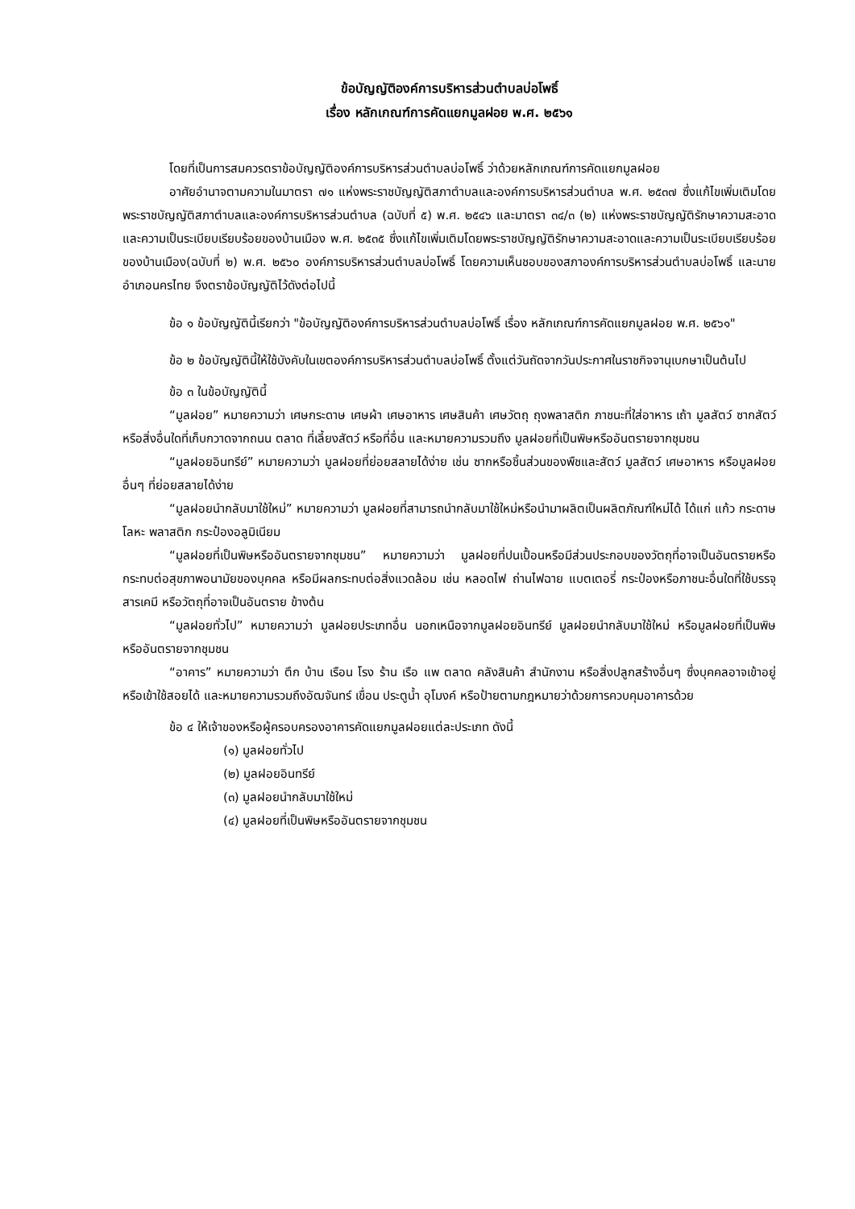ข้อบัญญัติองค์การบริหารส่วนตำบลบ่อโพธิ์
เรื่อง หลักเกณฑ์การคัดแยกมูลฝอย พ.ศ. ๒๕๖๑
โดยที่เป็นการสมควรตราข้อบัญญัติองค์การบริหารส่วนตำบลบ่อโพธิ์ ว่าด้วยหลักเกณฑ์การคัดแยกมูลฝอย
อาศัยอำนาจตามความในมาตรา ๗๑ แห่งพระราชบัญญัติสภาตำบลและองค์การบริหารส่วนตำบล พ.ศ. ๒๕๓๗ ซึ่งแก้ไขเพิ่มเติมโดยพระราชบัญญัติสภาตำบลและองค์การบริหารส่วนตำบล (ฉบับที่ ๕) พ.ศ. ๒๕๔๖ และมาตรา ๓๔/๓ (๒) แห่งพระราชบัญญัติรักษาความสะอาดและความเป็นระเบียบเรียบร้อยของบ้านเมือง พ.ศ. ๒๕๓๕ ซึ่งแก้ไขเพิ่มเติมโดยพระราชบัญญัติรักษาความสะอาดและความเป็นระเบียบเรียบร้อยของบ้านเมือง(ฉบับที่ ๒) พ.ศ. ๒๕๖๐ องค์การบริหารส่วนตำบลบ่อโพธิ์ โดยความเห็นชอบของสภาองค์การบริหารส่วนตำบลบ่อโพธิ์ และนายอำเภอนครไทย จึงตราข้อบัญญัติไว้ดังต่อไปนี้
ข้อ ๑ ข้อบัญญัตินี้เรียกว่า "ข้อบัญญัติองค์การบริหารส่วนตำบลบ่อโพธิ์ เรื่อง หลักเกณฑ์การคัดแยกมูลฝอย พ.ศ. ๒๕๖๑"
ข้อ ๒ ข้อบัญญัตินี้ให้ใช้บังคับในเขตองค์การบริหารส่วนตำบลบ่อโพธิ์ ตั้งแต่วันถัดจากวันประกาศในราชกิจจานุเบกษาเป็นต้นไป
ข้อ ๓ ในข้อบัญญัตินี้
“มูลฝอย” หมายความว่า เศษกระดาษ เศษผ้า เศษอาหาร เศษสินค้า เศษวัตถุ ถุงพลาสติก ภาชนะที่ใส่อาหาร เถ้า มูลสัตว์ ซากสัตว์ หรือสิ่งอื่นใดที่เก็บกวาดจากถนน ตลาด ที่เลี้ยงสัตว์ หรือที่อื่น และหมายความรวมถึง มูลฝอยที่เป็นพิษหรืออันตรายจากชุมชน
“มูลฝอยอินทรีย์” หมายความว่า มูลฝอยที่ย่อยสลายได้ง่าย เช่น ซากหรือชิ้นส่วนของพืชและสัตว์ มูลสัตว์ เศษอาหาร หรือมูลฝอยอื่นๆ ที่ย่อยสลายได้ง่าย
“มูลฝอยนำกลับมาใช้ใหม่” หมายความว่า มูลฝอยที่สามารถนำกลับมาใช้ใหม่หรือนำมาผลิตเป็นผลิตภัณฑ์ใหม่ได้ ได้แก่ แก้ว กระดาษ โลหะ พลาสติก กระป๋องอลูมิเนียม
“มูลฝอยที่เป็นพิษหรืออันตรายจากชุมชน” หมายความว่า มูลฝอยที่ปนเปื้อนหรือมีส่วนประกอบของวัตถุที่อาจเป็นอันตรายหรือกระทบต่อสุขภาพอนามัยของบุคคล หรือมีผลกระทบต่อสิ่งแวดล้อม เช่น หลอดไฟ ถ่านไฟฉาย แบตเตอรี่ กระป๋องหรือภาชนะอื่นใดที่ใช้บรรจุสารเคมี หรือวัตถุที่อาจเป็นอันตราย ข้างต้น
“มูลฝอยทั่วไป” หมายความว่า มูลฝอยประเภทอื่น นอกเหนือจากมูลฝอยอินทรีย์ มูลฝอยนำกลับมาใช้ใหม่ หรือมูลฝอยที่เป็นพิษหรืออันตรายจากชุมชน
“อาคาร” หมายความว่า ตึก บ้าน เรือน โรง ร้าน เรือ แพ ตลาด คลังสินค้า สำนักงาน หรือสิ่งปลูกสร้างอื่นๆ ซึ่งบุคคลอาจเข้าอยู่ หรือเข้าใช้สอยได้ และหมายความรวมถึงอัฒจันทร์ เขื่อน ประตูน้ำ อุโมงค์ หรือป้ายตามกฎหมายว่าด้วยการควบคุมอาคารด้วย
ข้อ ๔ ให้เจ้าของหรือผู้ครอบครองอาคารคัดแยกมูลฝอยแต่ละประเภท ดังนี้
(๑) มูลฝอยทั่วไป
(๒) มูลฝอยอินทรีย์
(๓) มูลฝอยนำกลับมาใช้ใหม่
(๔) มูลฝอยที่เป็นพิษหรืออันตรายจากชุมชน